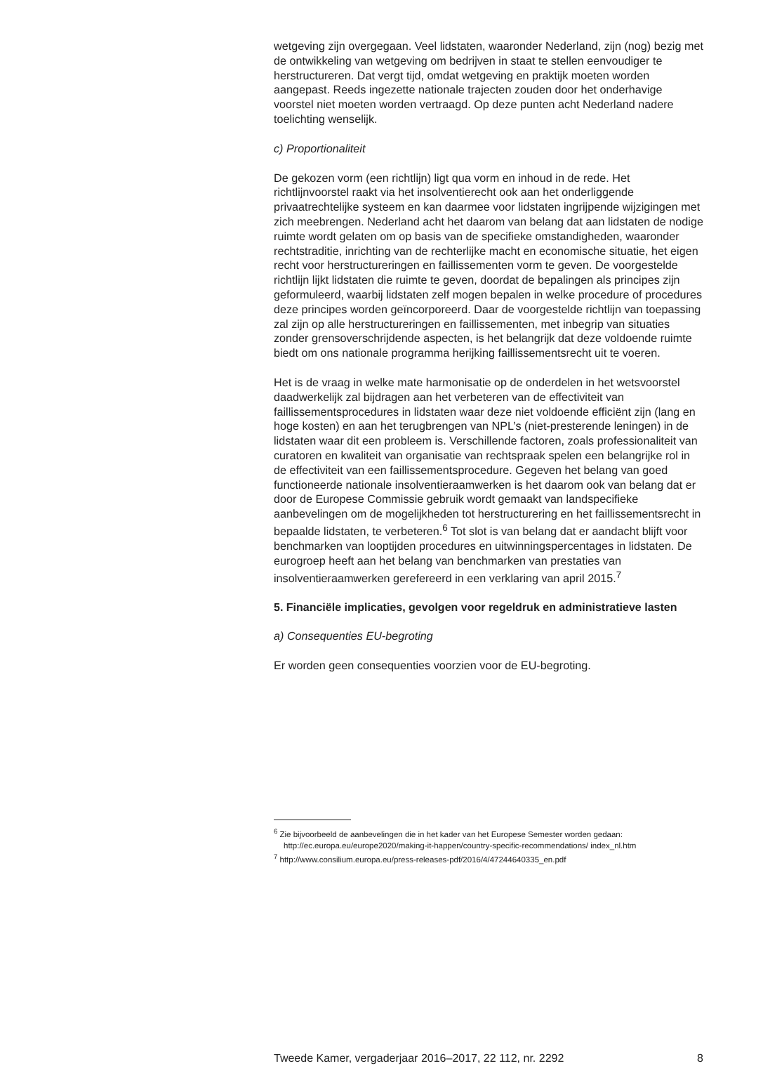wetgeving zijn overgegaan. Veel lidstaten, waaronder Nederland, zijn (nog) bezig met de ontwikkeling van wetgeving om bedrijven in staat te stellen eenvoudiger te herstructureren. Dat vergt tijd, omdat wetgeving en praktijk moeten worden aangepast. Reeds ingezette nationale trajecten zouden door het onderhavige voorstel niet moeten worden vertraagd. Op deze punten acht Nederland nadere toelichting wenselijk.
c) Proportionaliteit
De gekozen vorm (een richtlijn) ligt qua vorm en inhoud in de rede. Het richtlijnvoorstel raakt via het insolventierecht ook aan het onderliggende privaatrechtelijke systeem en kan daarmee voor lidstaten ingrijpende wijzigingen met zich meebrengen. Nederland acht het daarom van belang dat aan lidstaten de nodige ruimte wordt gelaten om op basis van de specifieke omstandigheden, waaronder rechtstraditie, inrichting van de rechterlijke macht en economische situatie, het eigen recht voor herstructureringen en faillissementen vorm te geven. De voorgestelde richtlijn lijkt lidstaten die ruimte te geven, doordat de bepalingen als principes zijn geformuleerd, waarbij lidstaten zelf mogen bepalen in welke procedure of procedures deze principes worden geïncorporeerd. Daar de voorgestelde richtlijn van toepassing zal zijn op alle herstructureringen en faillissementen, met inbegrip van situaties zonder grensoverschrijdende aspecten, is het belangrijk dat deze voldoende ruimte biedt om ons nationale programma herijking faillissementsrecht uit te voeren.
Het is de vraag in welke mate harmonisatie op de onderdelen in het wetsvoorstel daadwerkelijk zal bijdragen aan het verbeteren van de effectiviteit van faillissementsprocedures in lidstaten waar deze niet voldoende efficiënt zijn (lang en hoge kosten) en aan het terugbrengen van NPL’s (niet-presterende leningen) in de lidstaten waar dit een probleem is. Verschillende factoren, zoals professionaliteit van curatoren en kwaliteit van organisatie van rechtspraak spelen een belangrijke rol in de effectiviteit van een faillissementsprocedure. Gegeven het belang van goed functioneerde nationale insolventieraamwerken is het daarom ook van belang dat er door de Europese Commissie gebruik wordt gemaakt van landspecifieke aanbevelingen om de mogelijkheden tot herstructurering en het faillissementsrecht in bepaalde lidstaten, te verbeteren.<sup>6</sup> Tot slot is van belang dat er aandacht blijft voor benchmarken van looptijden procedures en uitwinningspercentages in lidstaten. De eurogroep heeft aan het belang van benchmarken van prestaties van insolventieraamwerken gerefereerd in een verklaring van april 2015.<sup>7</sup>
5. Financiële implicaties, gevolgen voor regeldruk en administratieve lasten
a) Consequenties EU-begroting
Er worden geen consequenties voorzien voor de EU-begroting.
<sup>6</sup> Zie bijvoorbeeld de aanbevelingen die in het kader van het Europese Semester worden gedaan: http://ec.europa.eu/europe2020/making-it-happen/country-specific-recommendations/ index_nl.htm
<sup>7</sup> http://www.consilium.europa.eu/press-releases-pdf/2016/4/47244640335_en.pdf
Tweede Kamer, vergaderjaar 2016–2017, 22 112, nr. 2292 8